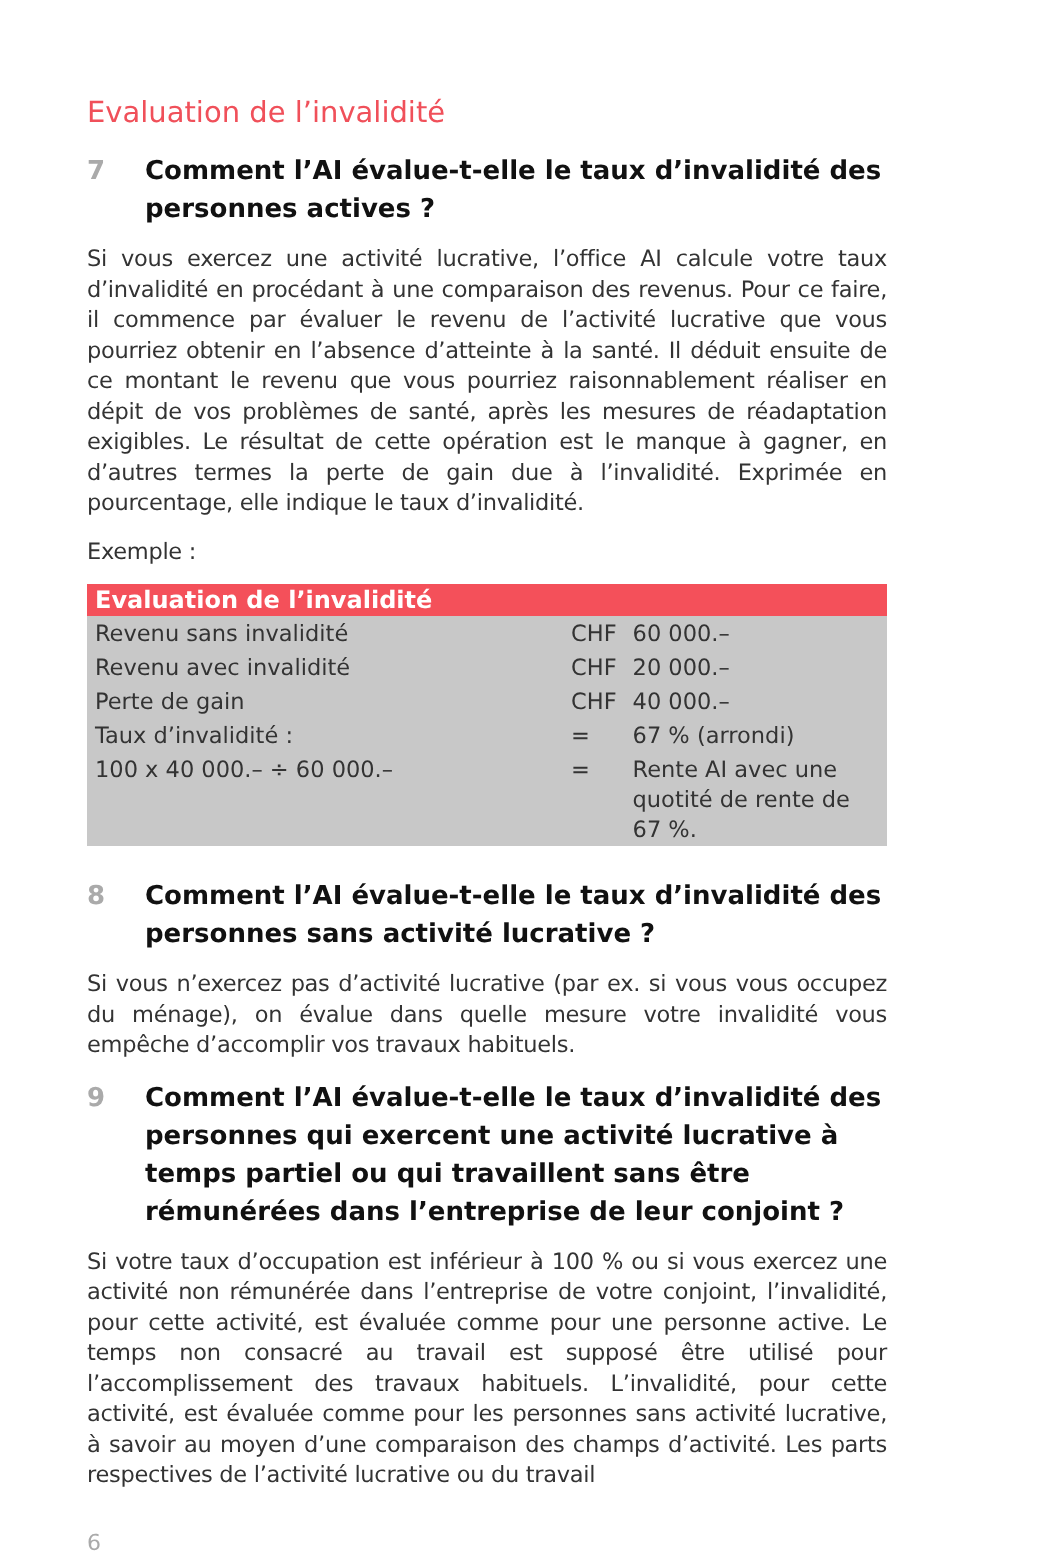Evaluation de l’invalidité
7 Comment l’AI évalue-t-elle le taux d’invalidité des personnes actives ?
Si vous exercez une activité lucrative, l’office AI calcule votre taux d’invalidité en procédant à une comparaison des revenus. Pour ce faire, il commence par évaluer le revenu de l’activité lucrative que vous pourriez obtenir en l’absence d’atteinte à la santé. Il déduit ensuite de ce montant le revenu que vous pourriez raisonnablement réaliser en dépit de vos problèmes de santé, après les mesures de réadaptation exigibles. Le résultat de cette opération est le manque à gagner, en d’autres termes la perte de gain due à l’invalidité. Exprimée en pourcentage, elle indique le taux d’invalidité.
Exemple :
| Evaluation de l’invalidité | | |
| --- | --- | --- |
| Revenu sans invalidité | CHF | 60 000.– |
| Revenu avec invalidité | CHF | 20 000.– |
| Perte de gain | CHF | 40 000.– |
| Taux d’invalidité : | = | 67 % (arrondi) |
| 100 x 40 000.– ÷ 60 000.– | = | Rente AI avec une quotité de rente de 67 %. |
8 Comment l’AI évalue-t-elle le taux d’invalidité des personnes sans activité lucrative ?
Si vous n’exercez pas d’activité lucrative (par ex. si vous vous occupez du ménage), on évalue dans quelle mesure votre invalidité vous empêche d’accomplir vos travaux habituels.
9 Comment l’AI évalue-t-elle le taux d’invalidité des personnes qui exercent une activité lucrative à temps partiel ou qui travaillent sans être rémunérées dans l’entreprise de leur conjoint ?
Si votre taux d’occupation est inférieur à 100 % ou si vous exercez une activité non rémunérée dans l’entreprise de votre conjoint, l’invalidité, pour cette activité, est évaluée comme pour une personne active. Le temps non consacré au travail est supposé être utilisé pour l’accomplissement des travaux habituels. L’invalidité, pour cette activité, est évaluée comme pour les personnes sans activité lucrative, à savoir au moyen d’une comparaison des champs d’activité. Les parts respectives de l’activité lucrative ou du travail
6